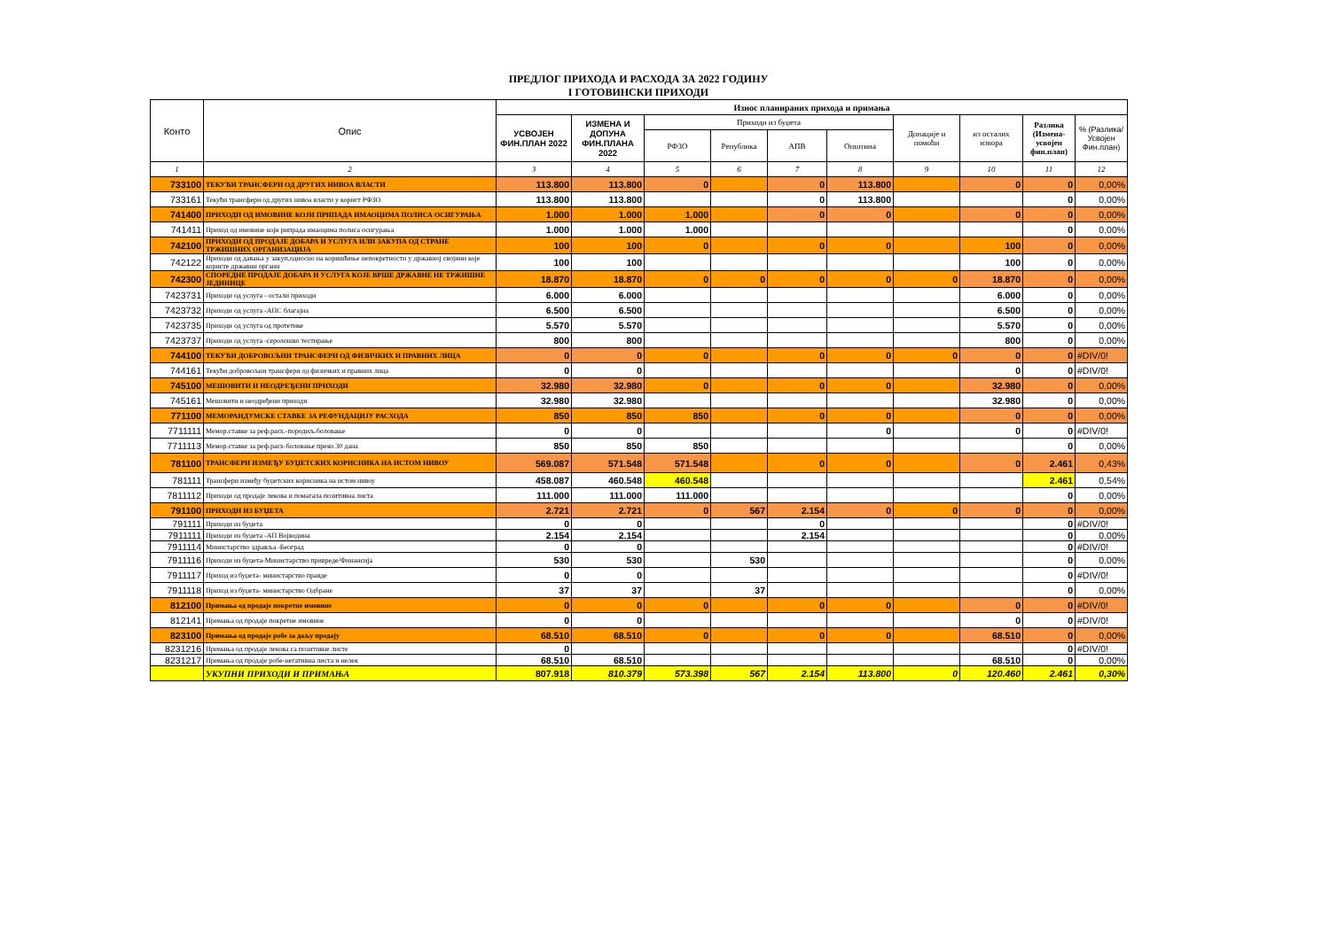ПРЕДЛОГ ПРИХОДА И РАСХОДА ЗА 2022 ГОДИНУ
I ГОТОВИНСКИ ПРИХОДИ
| Конто | Опис | Износ планираних прихода и примања | | | | | | | | | |
| --- | --- | --- | --- | --- | --- | --- | --- | --- | --- | --- | --- |
| | | УСВОЈЕН ФИН.ПЛАН 2022 | ИЗМЕНА И ДОПУНА ФИН.ПЛАНА 2022 | Приходи из буџета | | | | Донације и помоћи | из осталих извора | Разлика (Измена-усвојен фин.план) | % (Разлика/ Усвојен Фин.план) |
| | | | | РФЗО | Република | АПВ | Општина | | | | |
| 1 | 2 | 3 | 4 | 5 | 6 | 7 | 8 | 9 | 10 | 11 | 12 |
| 733100 | ТЕКУЋИ ТРАНСФЕРИ ОД ДРУГИХ НИВОА ВЛАСТИ | 113.800 | 113.800 | 0 | | 0 | 113.800 | | 0 | 0 | 0,00% |
| 733161 | Текући трансфери од других нивоа власти у корист РФЗО | 113.800 | 113.800 | | | 0 | 113.800 | | | 0 | 0,00% |
| 741400 | ПРИХОДИ ОД ИМОВИНЕ КОЈИ ПРИПАДА ИМАОЦИМА ПОЛИСА ОСИГУРАЊА | 1.000 | 1.000 | 1.000 | | 0 | 0 | | 0 | 0 | 0,00% |
| 741411 | Приход од имовине који рипрада имаоцима полиса осигурања | 1.000 | 1.000 | 1.000 | | | | | | 0 | 0,00% |
| 742100 | ПРИХОДИ ОД ПРОДАЈЕ ДОБАРА И УСЛУГА ИЛИ ЗАКУПА ОД СТРАНЕ ТРЖИШНИХ ОРГАНИЗАЦИЈА | 100 | 100 | 0 | | 0 | 0 | | 100 | 0 | 0,00% |
| 742122 | Приходи од давања у закуп,односно на коришћење непокретности у државној својини које користе државни органи | 100 | 100 | | | | | | 100 | 0 | 0,00% |
| 742300 | СПОРЕДНЕ ПРОДАЈЕ ДОБАРА И УСЛУГА КОЈЕ ВРШЕ ДРЖАВНЕ НЕ ТРЖИШНЕ ЈЕДИНИЦЕ | 18.870 | 18.870 | 0 | 0 | 0 | 0 | 0 | 18.870 | 0 | 0,00% |
| 7423731 | Приходи од услуга - остали приходи | 6.000 | 6.000 | | | | | | 6.000 | 0 | 0,00% |
| 7423732 | Приходи од услуга -АПС благајна | 6.500 | 6.500 | | | | | | 6.500 | 0 | 0,00% |
| 7423735 | Приходи од услуга од протетике | 5.570 | 5.570 | | | | | | 5.570 | 0 | 0,00% |
| 7423737 | Приходи од услуга -серолошко тестирање | 800 | 800 | | | | | | 800 | 0 | 0,00% |
| 744100 | ТЕКУЋИ ДОБРОВОЉНИ ТРАНСФЕРИ ОД ФИЗИЧКИХ И ПРАВНИХ ЛИЦА | 0 | 0 | 0 | | 0 | 0 | 0 | 0 | 0 | #DIV/0! |
| 744161 | Текући добровољни трансфери од физичких и правних лица | 0 | 0 | | | | | | 0 | 0 | #DIV/0! |
| 745100 | МЕШОВИТИ И НЕОДРЕЂЕНИ ПРИХОДИ | 32.980 | 32.980 | 0 | | 0 | 0 | | 32.980 | 0 | 0,00% |
| 745161 | Мешовити и неодређени приходи | 32.980 | 32.980 | | | | | | 32.980 | 0 | 0,00% |
| 771100 | МЕМОРАНДУМСКЕ СТАВКЕ ЗА РЕФУНДАЦИЈУ РАСХОДА | 850 | 850 | 850 | | 0 | 0 | | 0 | 0 | 0,00% |
| 7711111 | Мемор.ставке за реф.расх.-породиљ.боловање | 0 | 0 | | | | 0 | | 0 | 0 | #DIV/0! |
| 7711113 | Мемор.ставке за реф.расх-боловање преко 30 дана | 850 | 850 | 850 | | | | | | 0 | 0,00% |
| 781100 | ТРАНСФЕРИ ИЗМЕЂУ БУЏЕТСКИХ КОРИСНИКА НА ИСТОМ НИВОУ | 569.087 | 571.548 | 571.548 | | 0 | 0 | | 0 | 2.461 | 0,43% |
| 781111 | Трансфери између буџетских корисника на истом нивоу | 458.087 | 460.548 | 460.548 | | | | | | 2.461 | 0,54% |
| 7811112 | Приходи од продаје лекова и помагала позитивна листа | 111.000 | 111.000 | 111.000 | | | | | | 0 | 0,00% |
| 791100 | ПРИХОДИ ИЗ БУЏЕТА | 2.721 | 2.721 | 0 | 567 | 2.154 | 0 | 0 | 0 | 0 | 0,00% |
| 791111 | Приходи из буџета | 0 | 0 | | | 0 | | | | 0 | #DIV/0! |
| 7911111 | Приходи из буџета -АП Војводина | 2.154 | 2.154 | | | 2.154 | | | | 0 | 0,00% |
| 7911114 | Министарство здравља -Београд | 0 | 0 | | | | | | | 0 | #DIV/0! |
| 7911116 | Приходи из буџета-Министарство привреде/Финансија | 530 | 530 | | 530 | | | | | 0 | 0,00% |
| 7911117 | Приход из буџета- министарство правде | 0 | 0 | | | | | | | 0 | #DIV/0! |
| 7911118 | Приход из буџета- министарство Одбране | 37 | 37 | | 37 | | | | | 0 | 0,00% |
| 812100 | Примања од продаје покретне имовине | 0 | 0 | 0 | | 0 | 0 | | 0 | 0 | #DIV/0! |
| 812141 | Примања од продаје покретне имовине | 0 | 0 | | | | | | 0 | 0 | #DIV/0! |
| 823100 | Примања од продаје робе за даљу продају | 68.510 | 68.510 | 0 | | 0 | 0 | | 68.510 | 0 | 0,00% |
| 8231216 | Примања од продаје лекова са позитивне листе | 0 | | | | | | | | 0 | #DIV/0! |
| 8231217 | Примања од продаје робе-негативна листа и нелек | 68.510 | 68.510 | | | | | | 68.510 | 0 | 0,00% |
| | УКУПНИ ПРИХОДИ И ПРИМАЊА | 807.918 | 810.379 | 573.398 | 567 | 2.154 | 113.800 | 0 | 120.460 | 2.461 | 0,30% |